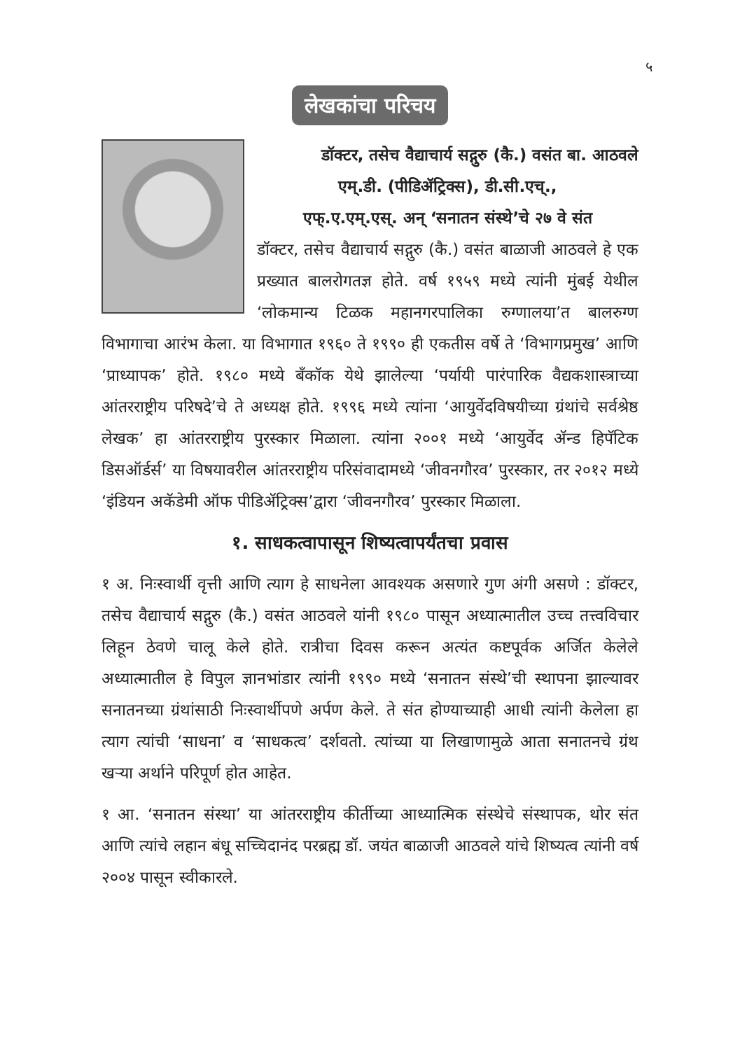५
लेखकांचा परिचय
डॉक्टर, तसेच वैद्याचार्य सद्गुरु (कै.) वसंत बा. आठवले
एम्.डी. (पीडिॲट्रिक्स), डी.सी.एच्.,
एफ्.ए.एम्.एस्. अन् ‘सनातन संस्थे’चे २७ वे संत
डॉक्टर, तसेच वैद्याचार्य सद्गुरु (कै.) वसंत बाळाजी आठवले हे एक प्रख्यात बालरोगतज्ञ होते. वर्ष १९५९ मध्ये त्यांनी मुंबई येथील ‘लोकमान्य टिळक महानगरपालिका रुग्णालया’त बालरुग्ण विभागाचा आरंभ केला. या विभागात १९६० ते १९९० ही एकतीस वर्षे ते ‘विभागप्रमुख’ आणि ‘प्राध्यापक’ होते. १९८० मध्ये बँकॉक येथे झालेल्या ‘पर्यायी पारंपारिक वैद्यकशास्त्राच्या आंतरराष्ट्रीय परिषदे’चे ते अध्यक्ष होते. १९९६ मध्ये त्यांना ‘आयुर्वेदविषयीच्या ग्रंथांचे सर्वश्रेष्ठ लेखक’ हा आंतरराष्ट्रीय पुरस्कार मिळाला. त्यांना २००१ मध्ये ‘आयुर्वेद ॲन्ड हिपॅटिक डिसऑर्डर्स’ या विषयावरील आंतरराष्ट्रीय परिसंवादामध्ये ‘जीवनगौरव’ पुरस्कार, तर २०१२ मध्ये ‘इंडियन अकॅडेमी ऑफ पीडिॲट्रिक्स’द्वारा ‘जीवनगौरव’ पुरस्कार मिळाला.
१. साधकत्वापासून शिष्यत्वापर्यंतचा प्रवास
१ अ. निःस्वार्थी वृत्ती आणि त्याग हे साधनेला आवश्यक असणारे गुण अंगी असणे : डॉक्टर, तसेच वैद्याचार्य सद्गुरु (कै.) वसंत आठवले यांनी १९८० पासून अध्यात्मातील उच्च तत्त्वविचार लिहून ठेवणे चालू केले होते. रात्रीचा दिवस करून अत्यंत कष्टपूर्वक अर्जित केलेले अध्यात्मातील हे विपुल ज्ञानभांडार त्यांनी १९९० मध्ये ‘सनातन संस्थे’ची स्थापना झाल्यावर सनातनच्या ग्रंथांसाठी निःस्वार्थीपणे अर्पण केले. ते संत होण्याच्याही आधी त्यांनी केलेला हा त्याग त्यांची ‘साधना’ व ‘साधकत्व’ दर्शवतो. त्यांच्या या लिखाणामुळे आता सनातनचे ग्रंथ खऱ्या अर्थाने परिपूर्ण होत आहेत.
१ आ. ‘सनातन संस्था’ या आंतरराष्ट्रीय कीर्तीच्या आध्यात्मिक संस्थेचे संस्थापक, थोर संत आणि त्यांचे लहान बंधू सच्चिदानंद परब्रह्म डॉ. जयंत बाळाजी आठवले यांचे शिष्यत्व त्यांनी वर्ष २००४ पासून स्वीकारले.